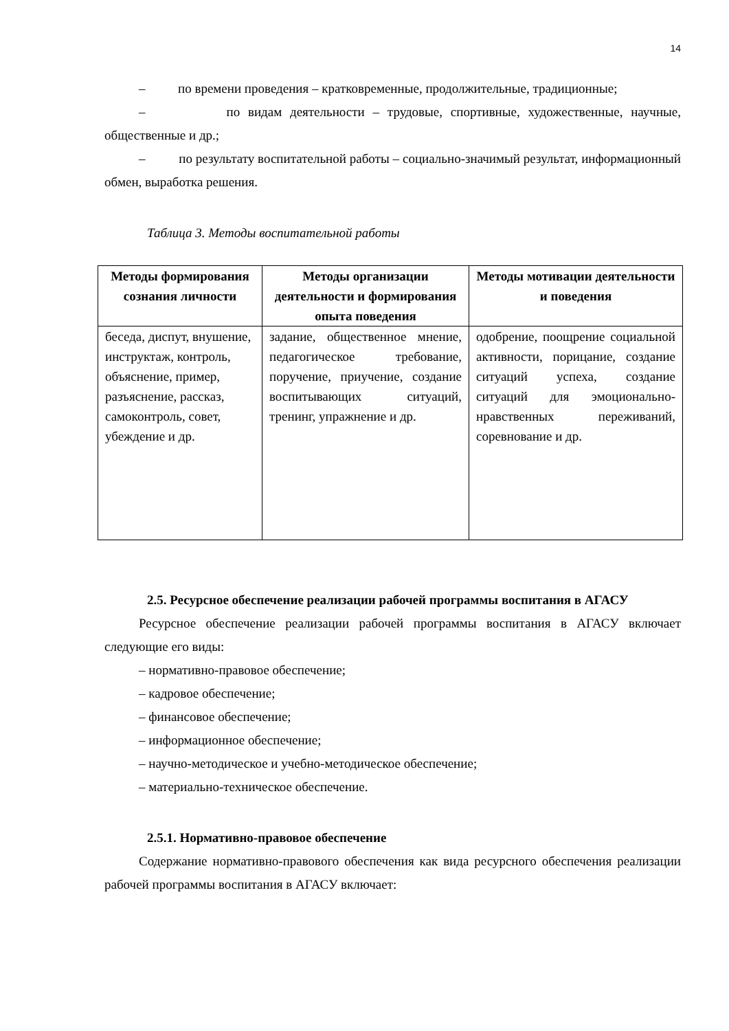14
– по времени проведения – кратковременные, продолжительные, традиционные;
– по видам деятельности – трудовые, спортивные, художественные, научные, общественные и др.;
– по результату воспитательной работы – социально-значимый результат, информационный обмен, выработка решения.
Таблица 3. Методы воспитательной работы
| Методы формирования сознания личности | Методы организации деятельности и формирования опыта поведения | Методы мотивации деятельности и поведения |
| --- | --- | --- |
| беседа, диспут, внушение, инструктаж, контроль, объяснение, пример, разъяснение, рассказ, самоконтроль, совет, убеждение и др. | задание, общественное мнение, педагогическое требование, поручение, приучение, создание воспитывающих ситуаций, тренинг, упражнение и др. | одобрение, поощрение социальной активности, порицание, создание ситуаций успеха, создание ситуаций для эмоционально-нравственных переживаний, соревнование и др. |
2.5. Ресурсное обеспечение реализации рабочей программы воспитания в АГАСУ
Ресурсное обеспечение реализации рабочей программы воспитания в АГАСУ включает следующие его виды:
– нормативно-правовое обеспечение;
– кадровое обеспечение;
– финансовое обеспечение;
– информационное обеспечение;
– научно-методическое и учебно-методическое обеспечение;
– материально-техническое обеспечение.
2.5.1. Нормативно-правовое обеспечение
Содержание нормативно-правового обеспечения как вида ресурсного обеспечения реализации рабочей программы воспитания в АГАСУ включает: